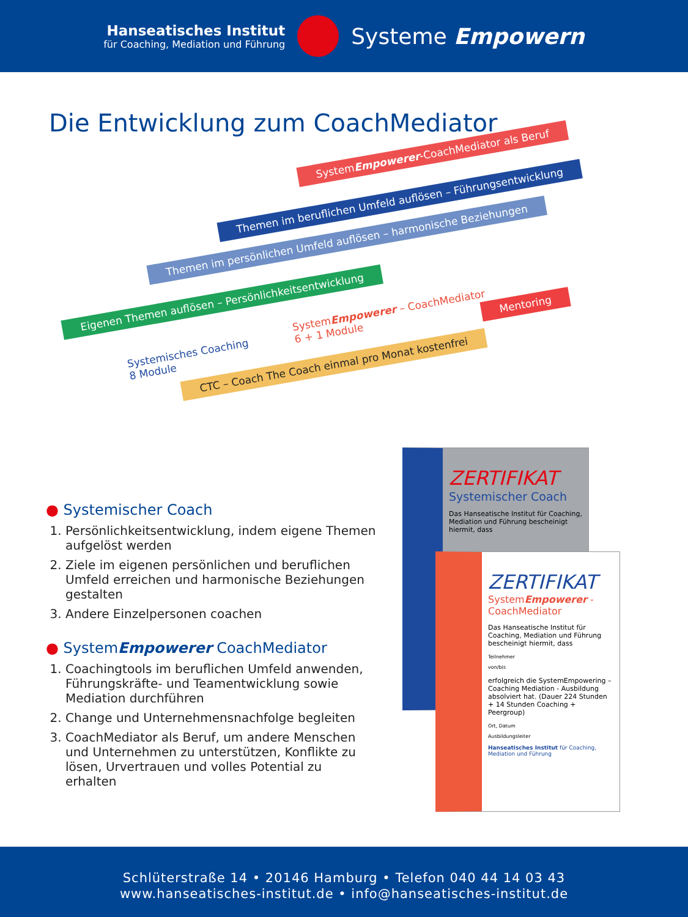Hanseatisches Institut
für Coaching, Mediation und Führung
Systeme Empowern
Die Entwicklung zum CoachMediator
SystemEmpowerer-CoachMediator als Beruf
Themen im beruflichen Umfeld auflösen – Führungsentwicklung
Themen im persönlichen Umfeld auflösen – harmonische Beziehungen
Eigenen Themen auflösen – Persönlichkeitsentwicklung
Systemisches Coaching
8 Module
SystemEmpowerer – CoachMediator
6 + 1 Module
Mentoring
CTC – Coach The Coach einmal pro Monat kostenfrei
● Systemischer Coach
1. Persönlichkeitsentwicklung, indem eigene Themen aufgelöst werden
2. Ziele im eigenen persönlichen und beruflichen Umfeld erreichen und harmonische Beziehungen gestalten
3. Andere Einzelpersonen coachen
● SystemEmpowerer CoachMediator
1. Coachingtools im beruflichen Umfeld anwenden, Führungskräfte- und Teamentwicklung sowie Mediation durchführen
2. Change und Unternehmensnachfolge begleiten
3. CoachMediator als Beruf, um andere Menschen und Unternehmen zu unterstützen, Konflikte zu lösen, Urvertrauen und volles Potential zu erhalten
ZERTIFIKAT
Systemischer Coach
Das Hanseatische Institut für Coaching, Mediation und Führung bescheinigt hiermit, dass
ZERTIFIKAT
SystemEmpowerer -
CoachMediator
Das Hanseatische Institut für Coaching, Mediation und Führung bescheinigt hiermit, dass
Teilnehmer
von/bis
erfolgreich die SystemEmpowering – Coaching Mediation - Ausbildung absolviert hat. (Dauer 224 Stunden + 14 Stunden Coaching + Peergroup)
Ort, Datum
Ausbildungsleiter
Hanseatisches Institut für Coaching, Mediation und Führung
Schlüterstraße 14 • 20146 Hamburg • Telefon 040 44 14 03 43
www.hanseatisches-institut.de • info@hanseatisches-institut.de